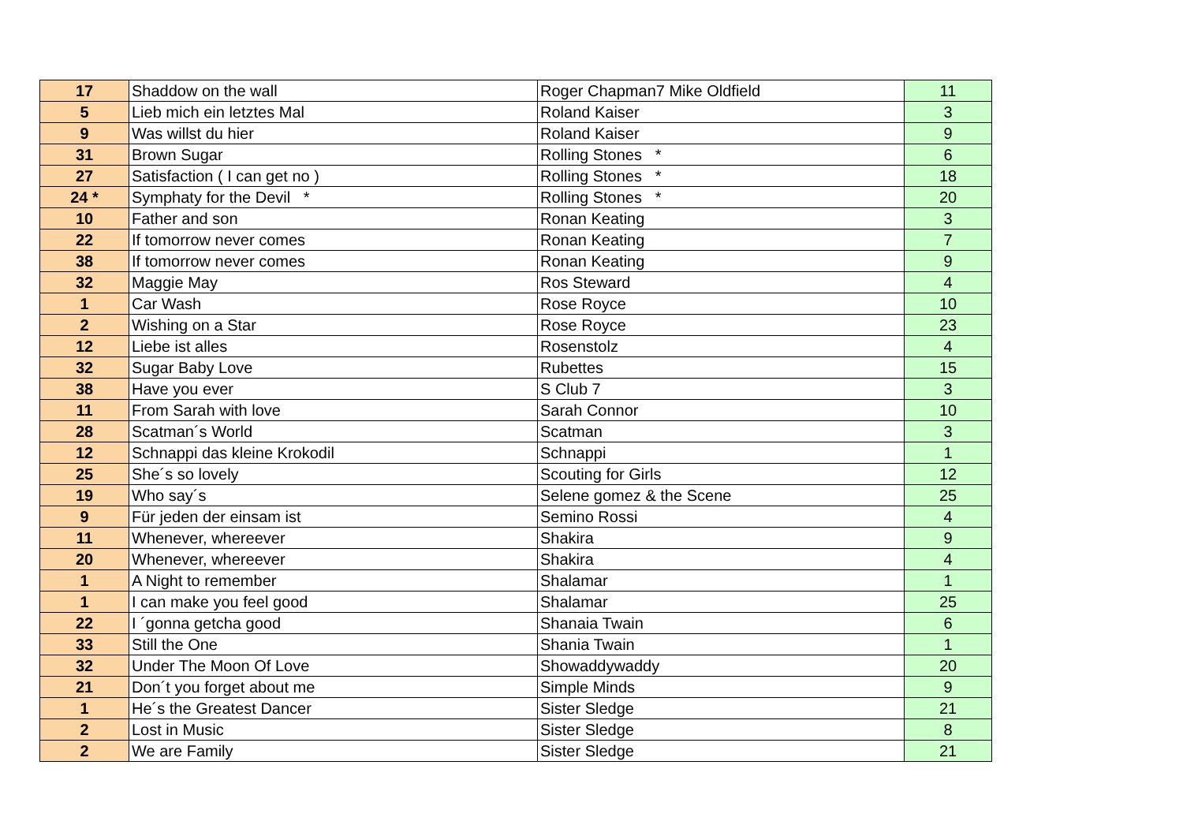| 17 | Shaddow on the wall | Roger Chapman7 Mike Oldfield | 11 |
| 5 | Lieb mich ein letztes Mal | Roland Kaiser | 3 |
| 9 | Was willst du hier | Roland Kaiser | 9 |
| 31 | Brown Sugar | Rolling Stones * | 6 |
| 27 | Satisfaction ( I can get no ) | Rolling Stones * | 18 |
| 24 * | Symphaty for the Devil * | Rolling Stones * | 20 |
| 10 | Father and son | Ronan Keating | 3 |
| 22 | If tomorrow never comes | Ronan Keating | 7 |
| 38 | If tomorrow never comes | Ronan Keating | 9 |
| 32 | Maggie May | Ros Steward | 4 |
| 1 | Car Wash | Rose Royce | 10 |
| 2 | Wishing on a Star | Rose Royce | 23 |
| 12 | Liebe ist alles | Rosenstolz | 4 |
| 32 | Sugar Baby Love | Rubettes | 15 |
| 38 | Have you ever | S Club 7 | 3 |
| 11 | From Sarah with love | Sarah Connor | 10 |
| 28 | Scatman´s World | Scatman | 3 |
| 12 | Schnappi das kleine Krokodil | Schnappi | 1 |
| 25 | She´s so lovely | Scouting for Girls | 12 |
| 19 | Who say´s | Selene gomez & the Scene | 25 |
| 9 | Für jeden der einsam ist | Semino Rossi | 4 |
| 11 | Whenever, whereever | Shakira | 9 |
| 20 | Whenever, whereever | Shakira | 4 |
| 1 | A Night to remember | Shalamar | 1 |
| 1 | I can make you feel good | Shalamar | 25 |
| 22 | I ´gonna getcha good | Shanaia Twain | 6 |
| 33 | Still the One | Shania Twain | 1 |
| 32 | Under The Moon Of Love | Showaddywaddy | 20 |
| 21 | Don´t you forget about me | Simple Minds | 9 |
| 1 | He´s the Greatest Dancer | Sister Sledge | 21 |
| 2 | Lost in Music | Sister Sledge | 8 |
| 2 | We are Family | Sister Sledge | 21 |